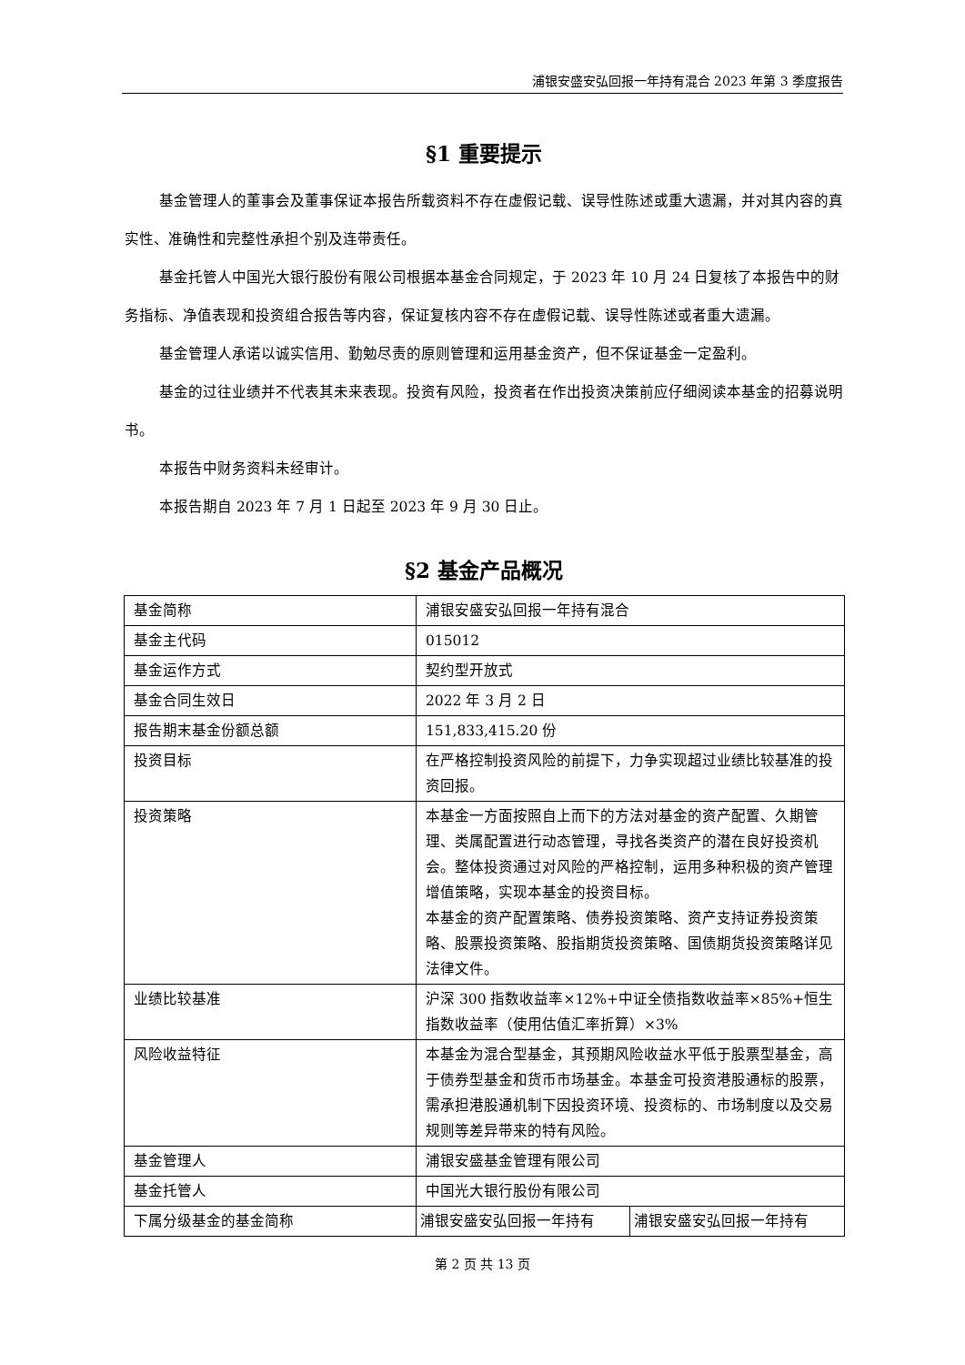浦银安盛安弘回报一年持有混合 2023 年第 3 季度报告
§1 重要提示
基金管理人的董事会及董事保证本报告所载资料不存在虚假记载、误导性陈述或重大遗漏，并对其内容的真实性、准确性和完整性承担个别及连带责任。
基金托管人中国光大银行股份有限公司根据本基金合同规定，于 2023 年 10 月 24 日复核了本报告中的财务指标、净值表现和投资组合报告等内容，保证复核内容不存在虚假记载、误导性陈述或者重大遗漏。
基金管理人承诺以诚实信用、勤勉尽责的原则管理和运用基金资产，但不保证基金一定盈利。
基金的过往业绩并不代表其未来表现。投资有风险，投资者在作出投资决策前应仔细阅读本基金的招募说明书。
本报告中财务资料未经审计。
本报告期自 2023 年 7 月 1 日起至 2023 年 9 月 30 日止。
§2 基金产品概况
| 基金简称 | 浦银安盛安弘回报一年持有混合 | |
| 基金主代码 | 015012 | |
| 基金运作方式 | 契约型开放式 | |
| 基金合同生效日 | 2022 年 3 月 2 日 | |
| 报告期末基金份额总额 | 151,833,415.20 份 | |
| 投资目标 | 在严格控制投资风险的前提下，力争实现超过业绩比较基准的投资回报。 | |
| 投资策略 | 本基金一方面按照自上而下的方法对基金的资产配置、久期管理、类属配置进行动态管理，寻找各类资产的潜在良好投资机会。整体投资通过对风险的严格控制，运用多种积极的资产管理增值策略，实现本基金的投资目标。 本基金的资产配置策略、债券投资策略、资产支持证券投资策略、股票投资策略、股指期货投资策略、国债期货投资策略详见法律文件。 | |
| 业绩比较基准 | 沪深 300 指数收益率×12%+中证全债指数收益率×85%+恒生指数收益率（使用估值汇率折算）×3% | |
| 风险收益特征 | 本基金为混合型基金，其预期风险收益水平低于股票型基金，高于债券型基金和货币市场基金。本基金可投资港股通标的股票，需承担港股通机制下因投资环境、投资标的、市场制度以及交易规则等差异带来的特有风险。 | |
| 基金管理人 | 浦银安盛基金管理有限公司 | |
| 基金托管人 | 中国光大银行股份有限公司 | |
| 下属分级基金的基金简称 | 浦银安盛安弘回报一年持有 | 浦银安盛安弘回报一年持有 |
第 2 页 共 13 页